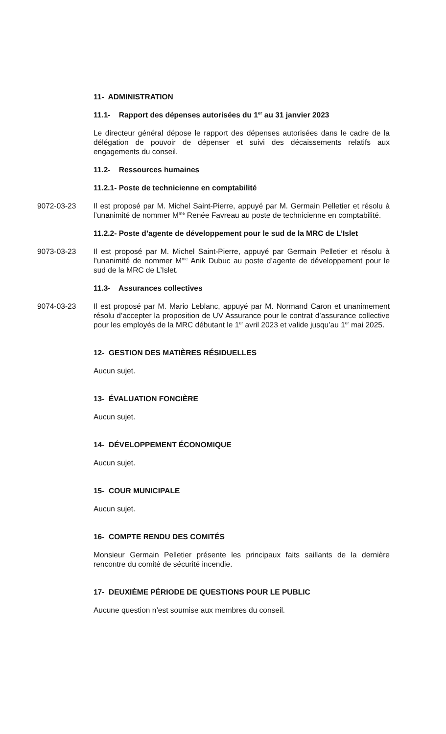11- ADMINISTRATION
11.1- Rapport des dépenses autorisées du 1<sup>er</sup> au 31 janvier 2023
Le directeur général dépose le rapport des dépenses autorisées dans le cadre de la délégation de pouvoir de dépenser et suivi des décaissements relatifs aux engagements du conseil.
11.2- Ressources humaines
11.2.1- Poste de technicienne en comptabilité
9072-03-23 Il est proposé par M. Michel Saint-Pierre, appuyé par M. Germain Pelletier et résolu à l’unanimité de nommer M<sup>me</sup> Renée Favreau au poste de technicienne en comptabilité.
11.2.2- Poste d’agente de développement pour le sud de la MRC de L’Islet
9073-03-23 Il est proposé par M. Michel Saint-Pierre, appuyé par Germain Pelletier et résolu à l’unanimité de nommer M<sup>me</sup> Anik Dubuc au poste d’agente de développement pour le sud de la MRC de L’Islet.
11.3- Assurances collectives
9074-03-23 Il est proposé par M. Mario Leblanc, appuyé par M. Normand Caron et unanimement résolu d’accepter la proposition de UV Assurance pour le contrat d’assurance collective pour les employés de la MRC débutant le 1<sup>er</sup> avril 2023 et valide jusqu’au 1<sup>er</sup> mai 2025.
12- GESTION DES MATIÈRES RÉSIDUELLES
Aucun sujet.
13- ÉVALUATION FONCIÈRE
Aucun sujet.
14- DÉVELOPPEMENT ÉCONOMIQUE
Aucun sujet.
15- COUR MUNICIPALE
Aucun sujet.
16- COMPTE RENDU DES COMITÉS
Monsieur Germain Pelletier présente les principaux faits saillants de la dernière rencontre du comité de sécurité incendie.
17- DEUXIÈME PÉRIODE DE QUESTIONS POUR LE PUBLIC
Aucune question n’est soumise aux membres du conseil.